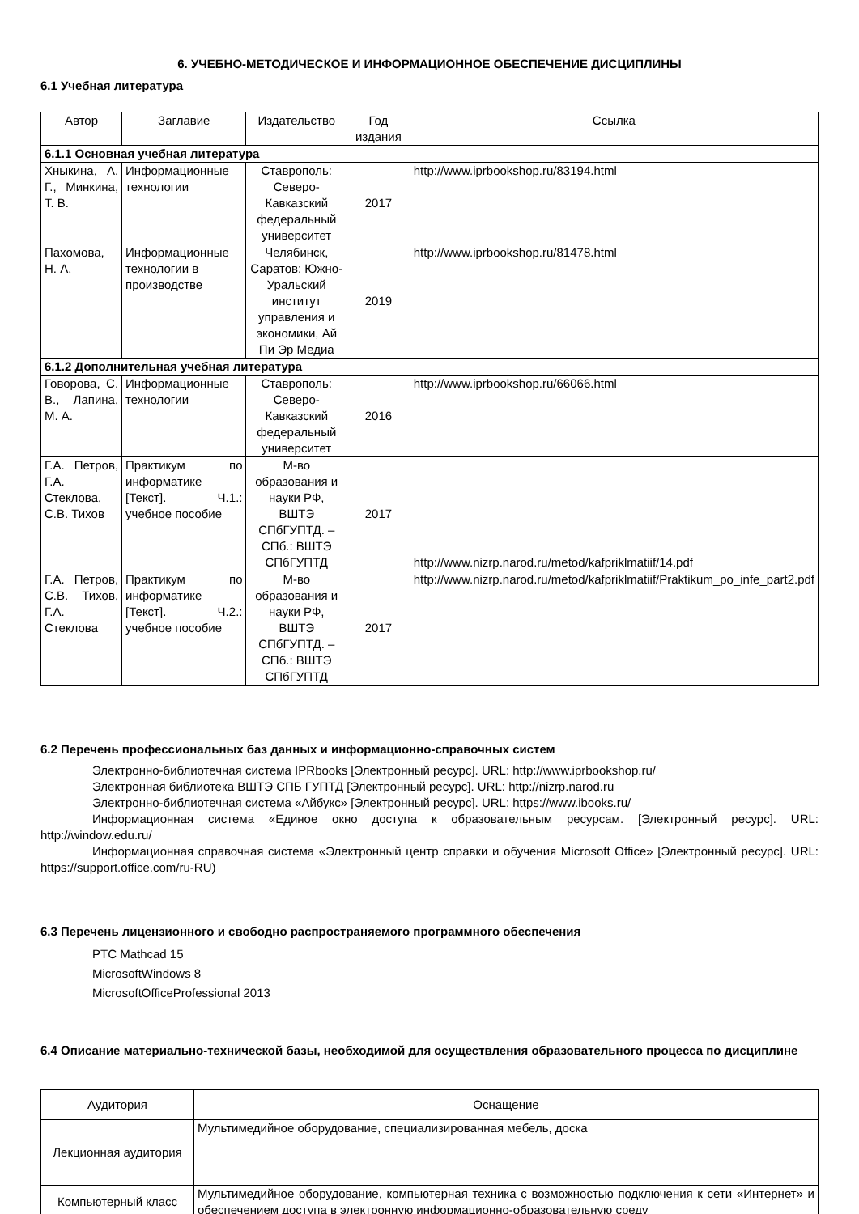6. УЧЕБНО-МЕТОДИЧЕСКОЕ И ИНФОРМАЦИОННОЕ ОБЕСПЕЧЕНИЕ ДИСЦИПЛИНЫ
6.1 Учебная литература
| Автор | Заглавие | Издательство | Год издания | Ссылка |
| --- | --- | --- | --- | --- |
| 6.1.1 Основная учебная литература | | | | |
| Хныкина, А. Г., Минкина, Т. В. | Информационные технологии | Ставрополь: Северо-Кавказский федеральный университет | 2017 | http://www.iprbookshop.ru/83194.html |
| Пахомова, Н. А. | Информационные технологии в производстве | Челябинск, Саратов: Южно-Уральский институт управления и экономики, Ай Пи Эр Медиа | 2019 | http://www.iprbookshop.ru/81478.html |
| 6.1.2 Дополнительная учебная литература | | | | |
| Говорова, С. В., Лапина, М. А. | Информационные технологии | Ставрополь: Северо-Кавказский федеральный университет | 2016 | http://www.iprbookshop.ru/66066.html |
| Г.А. Петров, Г.А. Стеклова, С.В. Тихов | Практикум по информатике [Текст]. Ч.1.: учебное пособие | М-во образования и науки РФ, ВШТЭ СПбГУПТД. – СПб.: ВШТЭ СПбГУПТД | 2017 | http://www.nizrp.narod.ru/metod/kafpriklmatiif/14.pdf |
| Г.А. Петров, С.В. Тихов, Г.А. Стеклова | Практикум по информатике [Текст]. Ч.2.: учебное пособие | М-во образования и науки РФ, ВШТЭ СПбГУПТД. – СПб.: ВШТЭ СПбГУПТД | 2017 | http://www.nizrp.narod.ru/metod/kafpriklmatiif/Praktikum_po_infe_part2.pdf |
6.2 Перечень профессиональных баз данных и информационно-справочных систем
Электронно-библиотечная система IPRbooks [Электронный ресурс]. URL: http://www.iprbookshop.ru/
Электронная библиотека ВШТЭ СПБ ГУПТД [Электронный ресурс]. URL: http://nizrp.narod.ru
Электронно-библиотечная система «Айбукс» [Электронный ресурс]. URL: https://www.ibooks.ru/
Информационная система «Единое окно доступа к образовательным ресурсам. [Электронный ресурс]. URL: http://window.edu.ru/
Информационная справочная система «Электронный центр справки и обучения Microsoft Office» [Электронный ресурс]. URL: https://support.office.com/ru-RU)
6.3 Перечень лицензионного и свободно распространяемого программного обеспечения
PTC Mathcad 15
MicrosoftWindows 8
MicrosoftOfficeProfessional 2013
6.4 Описание материально-технической базы, необходимой для осуществления образовательного процесса по дисциплине
| Аудитория | Оснащение |
| --- | --- |
| Лекционная аудитория | Мультимедийное оборудование, специализированная мебель, доска |
| Компьютерный класс | Мультимедийное оборудование, компьютерная техника с возможностью подключения к сети «Интернет» и обеспечением доступа в электронную информационно-образовательную среду |